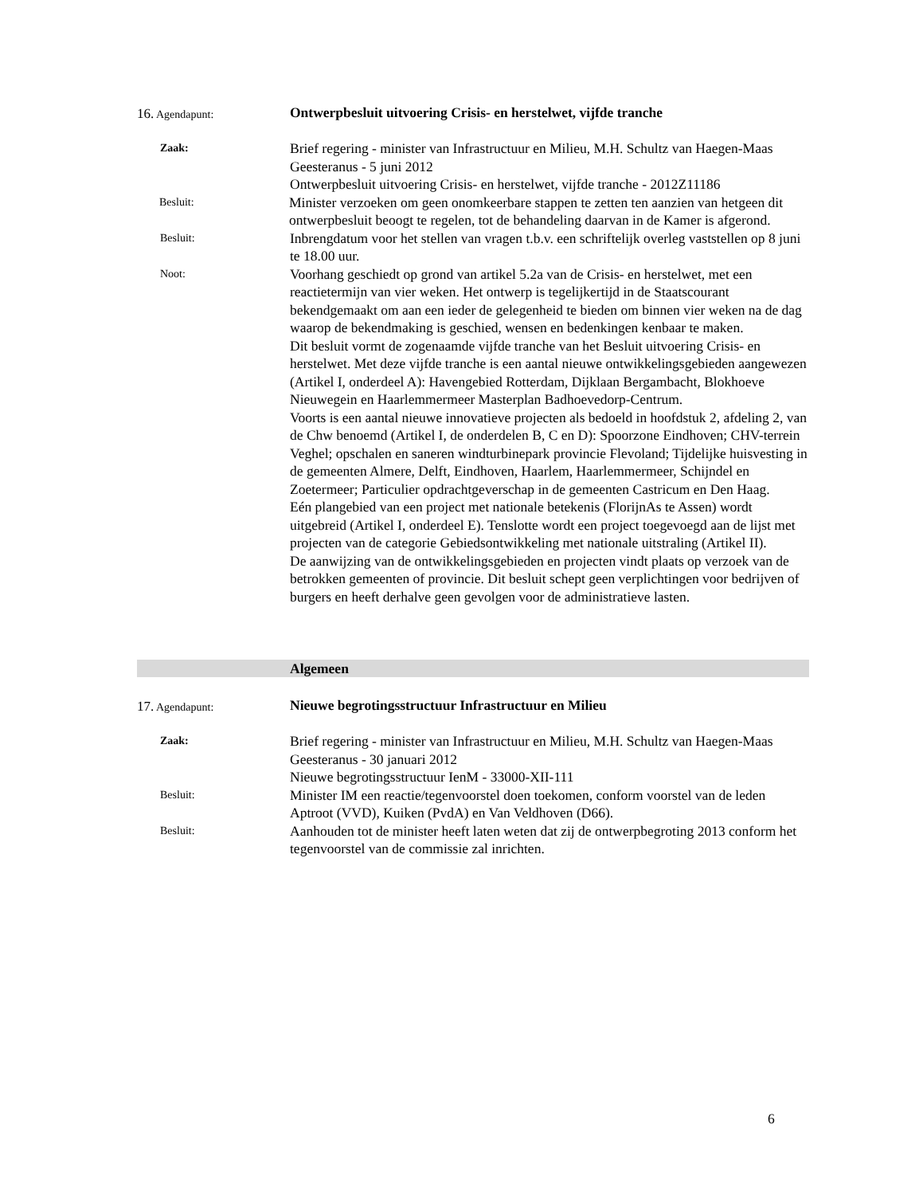16. Agendapunt:
Ontwerpbesluit uitvoering Crisis- en herstelwet, vijfde tranche
Zaak:
Brief regering - minister van Infrastructuur en Milieu, M.H. Schultz van Haegen-Maas Geesteranus - 5 juni 2012
Ontwerpbesluit uitvoering Crisis- en herstelwet, vijfde tranche - 2012Z11186
Besluit:
Minister verzoeken om geen onomkeerbare stappen te zetten ten aanzien van hetgeen dit ontwerpbesluit beoogt te regelen, tot de behandeling daarvan in de Kamer is afgerond.
Besluit:
Inbrengdatum voor het stellen van vragen t.b.v. een schriftelijk overleg vaststellen op 8 juni te 18.00 uur.
Noot:
Voorhang geschiedt op grond van artikel 5.2a van de Crisis- en herstelwet, met een reactietermijn van vier weken. Het ontwerp is tegelijkertijd in de Staatscourant bekendgemaakt om aan een ieder de gelegenheid te bieden om binnen vier weken na de dag waarop de bekendmaking is geschied, wensen en bedenkingen kenbaar te maken.
Dit besluit vormt de zogenaamde vijfde tranche van het Besluit uitvoering Crisis- en herstelwet. Met deze vijfde tranche is een aantal nieuwe ontwikkelingsgebieden aangewezen (Artikel I, onderdeel A): Havengebied Rotterdam, Dijklaan Bergambacht, Blokhoeve Nieuwegein en Haarlemmermeer Masterplan Badhoevedorp-Centrum.
Voorts is een aantal nieuwe innovatieve projecten als bedoeld in hoofdstuk 2, afdeling 2, van de Chw benoemd (Artikel I, de onderdelen B, C en D): Spoorzone Eindhoven; CHV-terrein Veghel; opschalen en saneren windturbinepark provincie Flevoland; Tijdelijke huisvesting in de gemeenten Almere, Delft, Eindhoven, Haarlem, Haarlemmermeer, Schijndel en Zoetermeer; Particulier opdrachtgeverschap in de gemeenten Castricum en Den Haag.
Eén plangebied van een project met nationale betekenis (FlorijnAs te Assen) wordt uitgebreid (Artikel I, onderdeel E). Tenslotte wordt een project toegevoegd aan de lijst met projecten van de categorie Gebiedsontwikkeling met nationale uitstraling (Artikel II).
De aanwijzing van de ontwikkelingsgebieden en projecten vindt plaats op verzoek van de betrokken gemeenten of provincie. Dit besluit schept geen verplichtingen voor bedrijven of burgers en heeft derhalve geen gevolgen voor de administratieve lasten.
Algemeen
17. Agendapunt:
Nieuwe begrotingsstructuur Infrastructuur en Milieu
Zaak:
Brief regering - minister van Infrastructuur en Milieu, M.H. Schultz van Haegen-Maas Geesteranus - 30 januari 2012
Nieuwe begrotingsstructuur IenM - 33000-XII-111
Besluit:
Minister IM een reactie/tegenvoorstel doen toekomen, conform voorstel van de leden Aptroot (VVD), Kuiken (PvdA) en Van Veldhoven (D66).
Besluit:
Aanhouden tot de minister heeft laten weten dat zij de ontwerpbegroting 2013 conform het tegenvoorstel van de commissie zal inrichten.
6